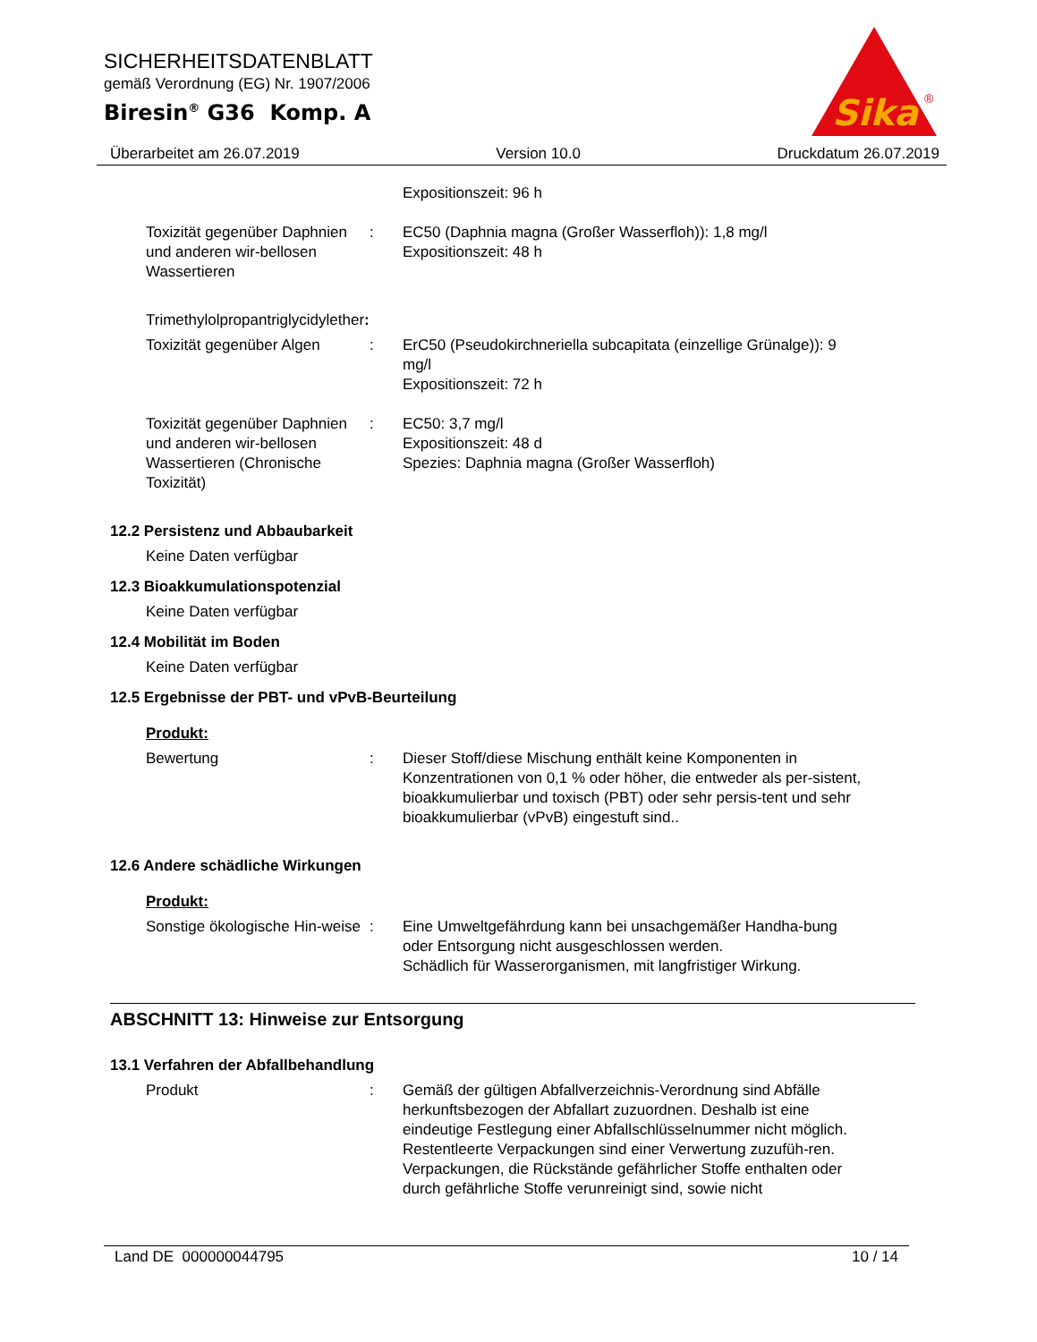SICHERHEITSDATENBLATT
gemäß Verordnung (EG) Nr. 1907/2006
Biresin<sup>®</sup> G36 Komp. A
Sika
®
Überarbeitet am 26.07.2019 Version 10.0 Druckdatum 26.07.2019
Expositionszeit: 96 h
Toxizität gegenüber Daphnien und anderen wir-bellosen Wassertieren
: EC50 (Daphnia magna (Großer Wasserfloh)): 1,8 mg/l
Expositionszeit: 48 h
Trimethylolpropantriglycidylether:
Toxizität gegenüber Algen
: ErC50 (Pseudokirchneriella subcapitata (einzellige Grünalge)): 9 mg/l
Expositionszeit: 72 h
Toxizität gegenüber Daphnien und anderen wir-bellosen Wassertieren (Chronische Toxizität)
: EC50: 3,7 mg/l
Expositionszeit: 48 d
Spezies: Daphnia magna (Großer Wasserfloh)
12.2 Persistenz und Abbaubarkeit
Keine Daten verfügbar
12.3 Bioakkumulationspotenzial
Keine Daten verfügbar
12.4 Mobilität im Boden
Keine Daten verfügbar
12.5 Ergebnisse der PBT- und vPvB-Beurteilung
Produkt:
Bewertung : Dieser Stoff/diese Mischung enthält keine Komponenten in Konzentrationen von 0,1 % oder höher, die entweder als per-sistent, bioakkumulierbar und toxisch (PBT) oder sehr persis-tent und sehr bioakkumulierbar (vPvB) eingestuft sind..
12.6 Andere schädliche Wirkungen
Produkt:
Sonstige ökologische Hin-weise
: Eine Umweltgefährdung kann bei unsachgemäßer Handha-bung oder Entsorgung nicht ausgeschlossen werden.
Schädlich für Wasserorganismen, mit langfristiger Wirkung.
ABSCHNITT 13: Hinweise zur Entsorgung
13.1 Verfahren der Abfallbehandlung
Produkt : Gemäß der gültigen Abfallverzeichnis-Verordnung sind Abfälle herkunftsbezogen der Abfallart zuzuordnen. Deshalb ist eine eindeutige Festlegung einer Abfallschlüsselnummer nicht möglich.
Restentleerte Verpackungen sind einer Verwertung zuzufüh-ren.
Verpackungen, die Rückstände gefährlicher Stoffe enthalten oder durch gefährliche Stoffe verunreinigt sind, sowie nicht
Land DE 000000044795 10 / 14